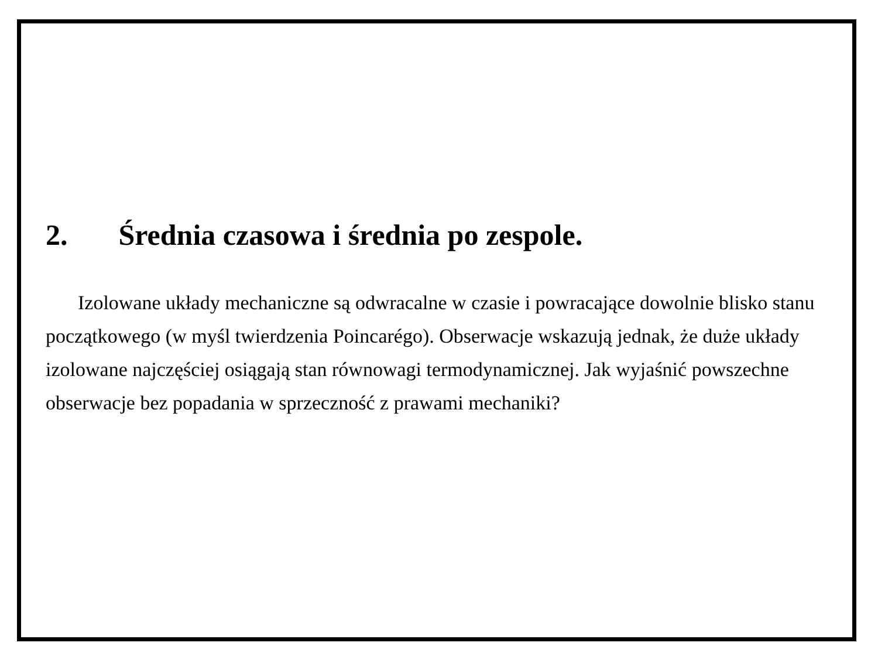2. Średnia czasowa i średnia po zespole.
Izolowane układy mechaniczne są odwracalne w czasie i powracające dowolnie blisko stanu początkowego (w myśl twierdzenia Poincarégo). Obserwacje wskazują jednak, że duże układy izolowane najczęściej osiągają stan równowagi termodynamicznej. Jak wyjaśnić powszechne obserwacje bez popadania w sprzeczność z prawami mechaniki?